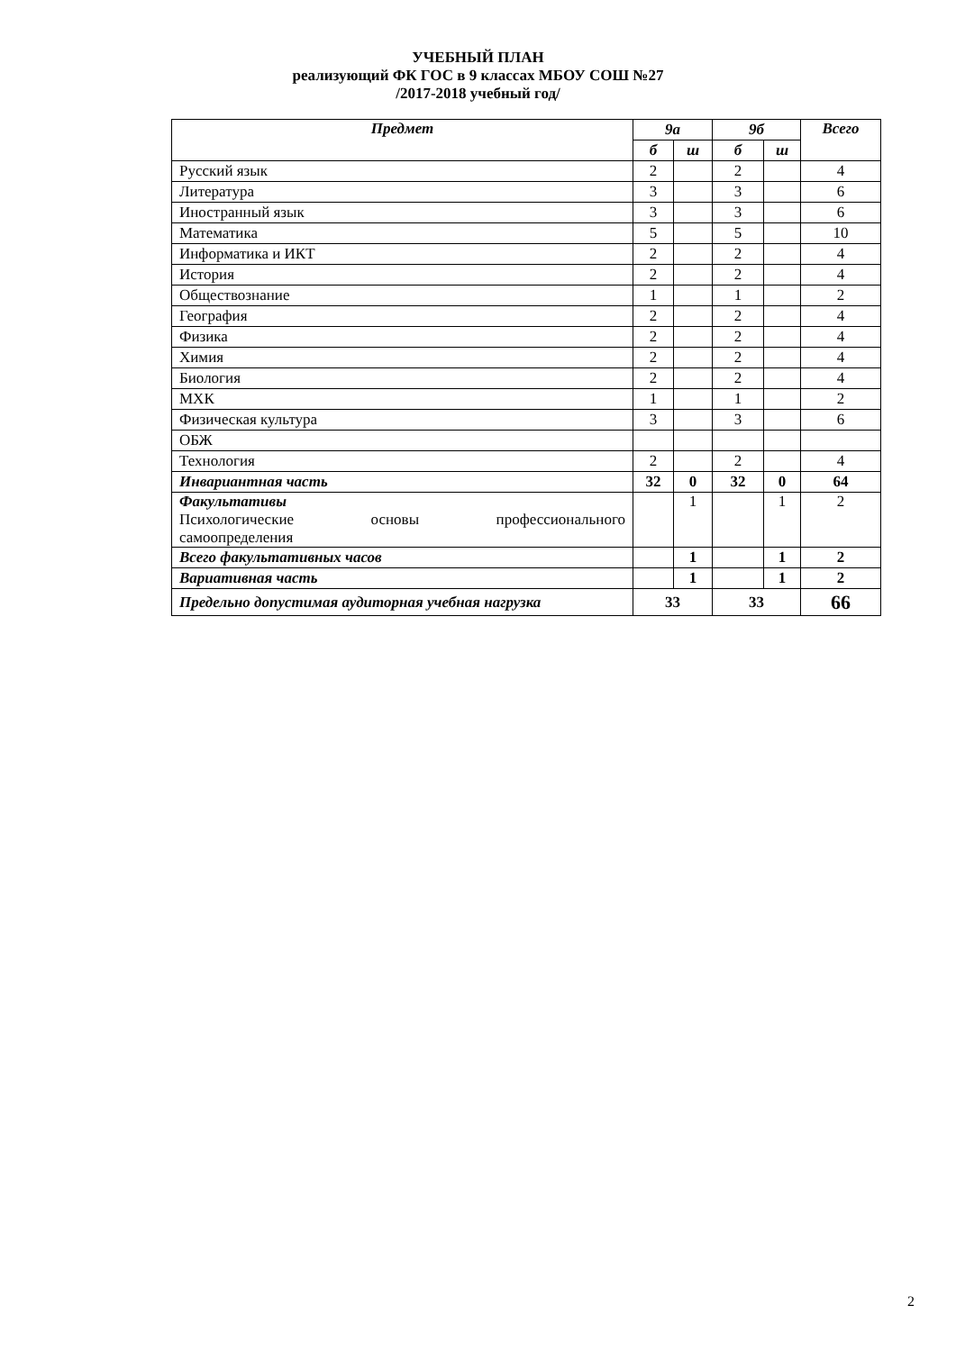УЧЕБНЫЙ ПЛАН
реализующий ФК ГОС в 9 классах МБОУ СОШ №27
/2017-2018 учебный год/
| Предмет | 9а | | 9б | | Всего |
| --- | --- | --- | --- | --- | --- |
| | б | ш | б | ш | |
| Русский язык | 2 | | 2 | | 4 |
| Литература | 3 | | 3 | | 6 |
| Иностранный язык | 3 | | 3 | | 6 |
| Математика | 5 | | 5 | | 10 |
| Информатика и ИКТ | 2 | | 2 | | 4 |
| История | 2 | | 2 | | 4 |
| Обществознание | 1 | | 1 | | 2 |
| География | 2 | | 2 | | 4 |
| Физика | 2 | | 2 | | 4 |
| Химия | 2 | | 2 | | 4 |
| Биология | 2 | | 2 | | 4 |
| МХК | 1 | | 1 | | 2 |
| Физическая культура | 3 | | 3 | | 6 |
| ОБЖ | | | | | |
| Технология | 2 | | 2 | | 4 |
| Инвариантная часть | 32 | 0 | 32 | 0 | 64 |
| Факультативы Психологические основы профессионального самоопределения | | 1 | | 1 | 2 |
| Всего факультативных часов | | 1 | | 1 | 2 |
| Вариативная часть | | 1 | | 1 | 2 |
| Предельно допустимая аудиторная учебная нагрузка | 33 | | 33 | | 66 |
2